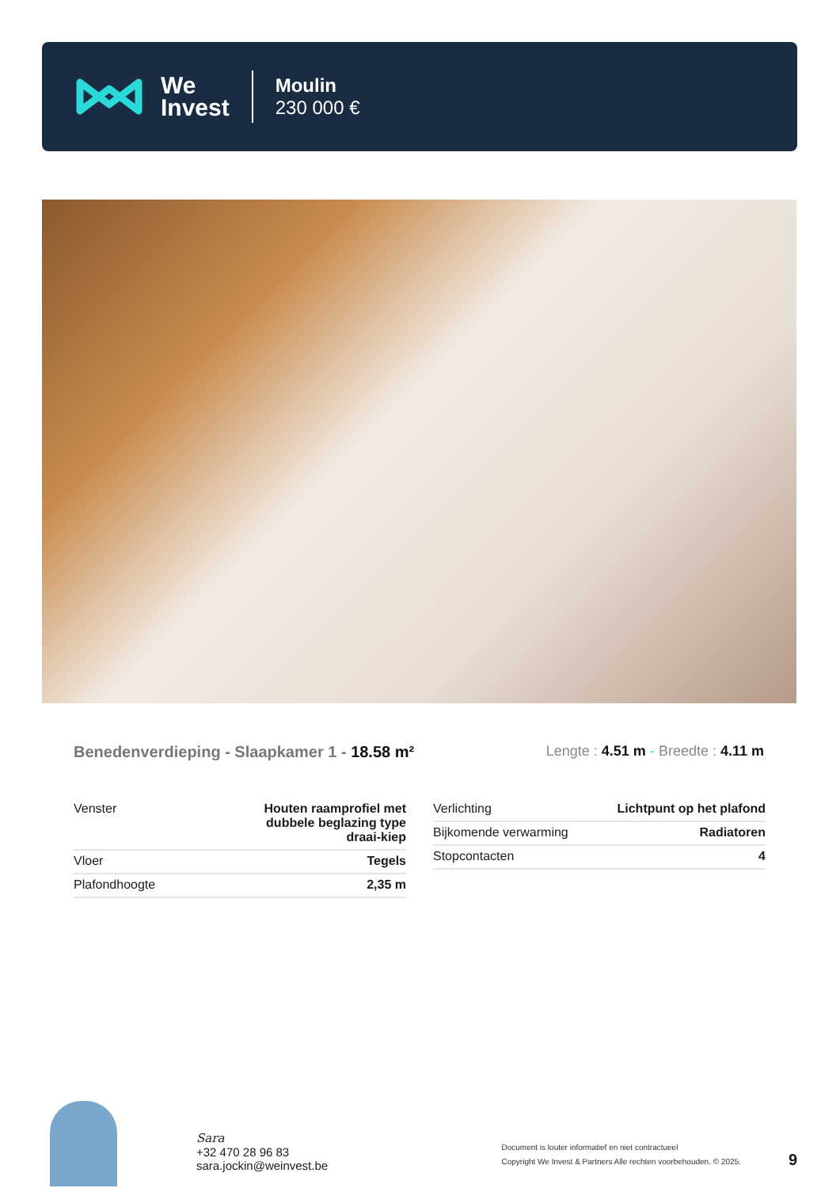We
Invest
Moulin
230 000 €
Benedenverdieping - Slaapkamer 1 - 18.58 m²
Lengte : 4.51 m - Breedte : 4.11 m
| Venster | Houten raamprofiel met dubbele beglazing type draai-kiep |
| Vloer | Tegels |
| Plafondhoogte | 2,35 m |
| Verlichting | Lichtpunt op het plafond |
| Bijkomende verwarming | Radiatoren |
| Stopcontacten | 4 |
Sara
+32 470 28 96 83
sara.jockin@weinvest.be
Document is louter informatief en niet contractueel
Copyright We Invest & Partners Alle rechten voorbehouden. © 2025.
9